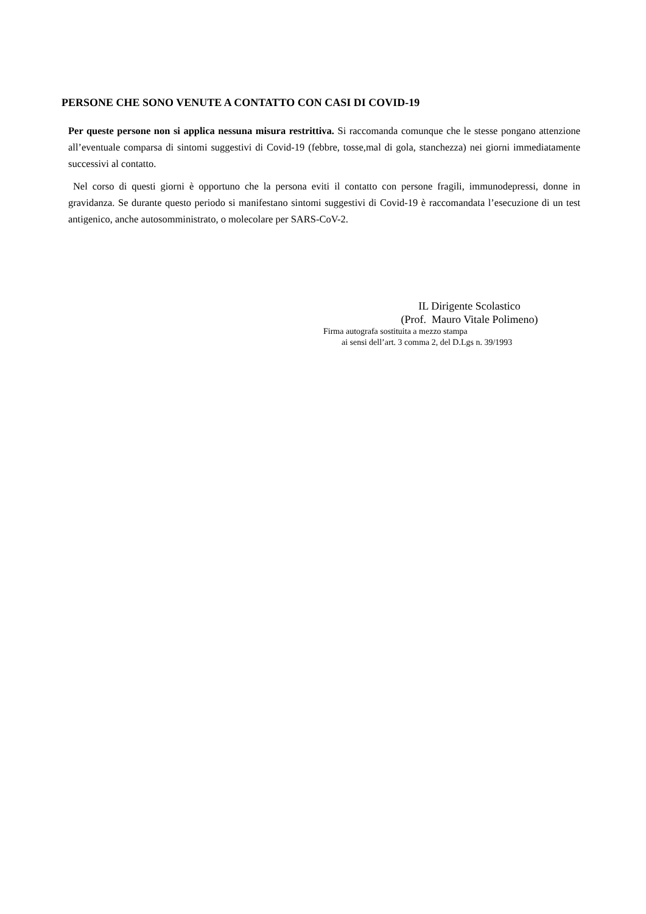PERSONE CHE SONO VENUTE A CONTATTO CON CASI DI COVID-19
Per queste persone non si applica nessuna misura restrittiva. Si raccomanda comunque che le stesse pongano attenzione all’eventuale comparsa di sintomi suggestivi di Covid-19 (febbre, tosse,mal di gola, stanchezza) nei giorni immediatamente successivi al contatto.
Nel corso di questi giorni è opportuno che la persona eviti il contatto con persone fragili, immunodepressi, donne in gravidanza. Se durante questo periodo si manifestano sintomi suggestivi di Covid-19 è raccomandata l’esecuzione di un test antigenico, anche autosomministrato, o molecolare per SARS-CoV-2.
IL Dirigente Scolastico
(Prof. Mauro Vitale Polimeno)
Firma autografa sostituita a mezzo stampa
ai sensi dell’art. 3 comma 2, del D.Lgs n. 39/1993